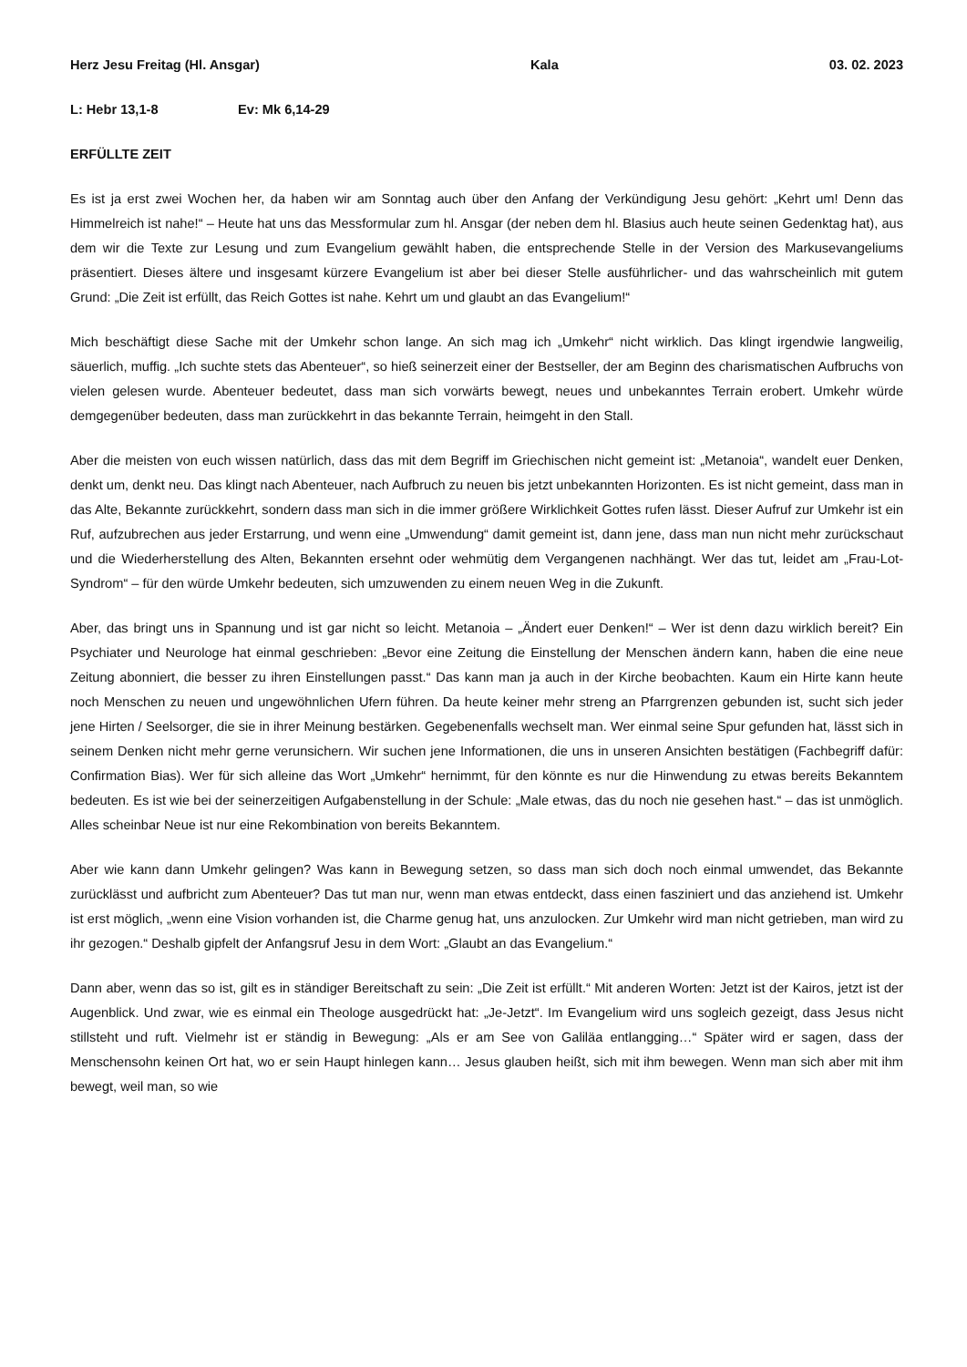Herz Jesu Freitag (Hl. Ansgar) Kala 03. 02. 2023
L: Hebr 13,1-8 Ev: Mk 6,14-29
ERFÜLLTE ZEIT
Es ist ja erst zwei Wochen her, da haben wir am Sonntag auch über den Anfang der Verkündigung Jesu gehört: „Kehrt um! Denn das Himmelreich ist nahe!“ – Heute hat uns das Messformular zum hl. Ansgar (der neben dem hl. Blasius auch heute seinen Gedenktag hat), aus dem wir die Texte zur Lesung und zum Evangelium gewählt haben, die entsprechende Stelle in der Version des Markusevangeliums präsentiert. Dieses ältere und insgesamt kürzere Evangelium ist aber bei dieser Stelle ausführlicher- und das wahrscheinlich mit gutem Grund: „Die Zeit ist erfüllt, das Reich Gottes ist nahe. Kehrt um und glaubt an das Evangelium!“
Mich beschäftigt diese Sache mit der Umkehr schon lange. An sich mag ich „Umkehr“ nicht wirklich. Das klingt irgendwie langweilig, säuerlich, muffig. „Ich suchte stets das Abenteuer“, so hieß seinerzeit einer der Bestseller, der am Beginn des charismatischen Aufbruchs von vielen gelesen wurde. Abenteuer bedeutet, dass man sich vorwärts bewegt, neues und unbekanntes Terrain erobert. Umkehr würde demgegenüber bedeuten, dass man zurückkehrt in das bekannte Terrain, heimgeht in den Stall.
Aber die meisten von euch wissen natürlich, dass das mit dem Begriff im Griechischen nicht gemeint ist: „Metanoia“, wandelt euer Denken, denkt um, denkt neu. Das klingt nach Abenteuer, nach Aufbruch zu neuen bis jetzt unbekannten Horizonten. Es ist nicht gemeint, dass man in das Alte, Bekannte zurückkehrt, sondern dass man sich in die immer größere Wirklichkeit Gottes rufen lässt. Dieser Aufruf zur Umkehr ist ein Ruf, aufzubrechen aus jeder Erstarrung, und wenn eine „Umwendung“ damit gemeint ist, dann jene, dass man nun nicht mehr zurückschaut und die Wiederherstellung des Alten, Bekannten ersehnt oder wehmütig dem Vergangenen nachhängt. Wer das tut, leidet am „Frau-Lot-Syndrom“ – für den würde Umkehr bedeuten, sich umzuwenden zu einem neuen Weg in die Zukunft.
Aber, das bringt uns in Spannung und ist gar nicht so leicht. Metanoia – „Ändert euer Denken!“ – Wer ist denn dazu wirklich bereit? Ein Psychiater und Neurologe hat einmal geschrieben: „Bevor eine Zeitung die Einstellung der Menschen ändern kann, haben die eine neue Zeitung abonniert, die besser zu ihren Einstellungen passt.“ Das kann man ja auch in der Kirche beobachten. Kaum ein Hirte kann heute noch Menschen zu neuen und ungewöhnlichen Ufern führen. Da heute keiner mehr streng an Pfarrgrenzen gebunden ist, sucht sich jeder jene Hirten / Seelsorger, die sie in ihrer Meinung bestärken. Gegebenenfalls wechselt man. Wer einmal seine Spur gefunden hat, lässt sich in seinem Denken nicht mehr gerne verunsichern. Wir suchen jene Informationen, die uns in unseren Ansichten bestätigen (Fachbegriff dafür: Confirmation Bias). Wer für sich alleine das Wort „Umkehr“ hernimmt, für den könnte es nur die Hinwendung zu etwas bereits Bekanntem bedeuten. Es ist wie bei der seinerzeitigen Aufgabenstellung in der Schule: „Male etwas, das du noch nie gesehen hast.“ – das ist unmöglich. Alles scheinbar Neue ist nur eine Rekombination von bereits Bekanntem.
Aber wie kann dann Umkehr gelingen? Was kann in Bewegung setzen, so dass man sich doch noch einmal umwendet, das Bekannte zurücklässt und aufbricht zum Abenteuer? Das tut man nur, wenn man etwas entdeckt, dass einen fasziniert und das anziehend ist. Umkehr ist erst möglich, „wenn eine Vision vorhanden ist, die Charme genug hat, uns anzulocken. Zur Umkehr wird man nicht getrieben, man wird zu ihr gezogen.“ Deshalb gipfelt der Anfangsruf Jesu in dem Wort: „Glaubt an das Evangelium.“
Dann aber, wenn das so ist, gilt es in ständiger Bereitschaft zu sein: „Die Zeit ist erfüllt.“ Mit anderen Worten: Jetzt ist der Kairos, jetzt ist der Augenblick. Und zwar, wie es einmal ein Theologe ausgedrückt hat: „Je-Jetzt“. Im Evangelium wird uns sogleich gezeigt, dass Jesus nicht stillsteht und ruft. Vielmehr ist er ständig in Bewegung: „Als er am See von Galiläa entlangging…“ Später wird er sagen, dass der Menschensohn keinen Ort hat, wo er sein Haupt hinlegen kann… Jesus glauben heißt, sich mit ihm bewegen. Wenn man sich aber mit ihm bewegt, weil man, so wie